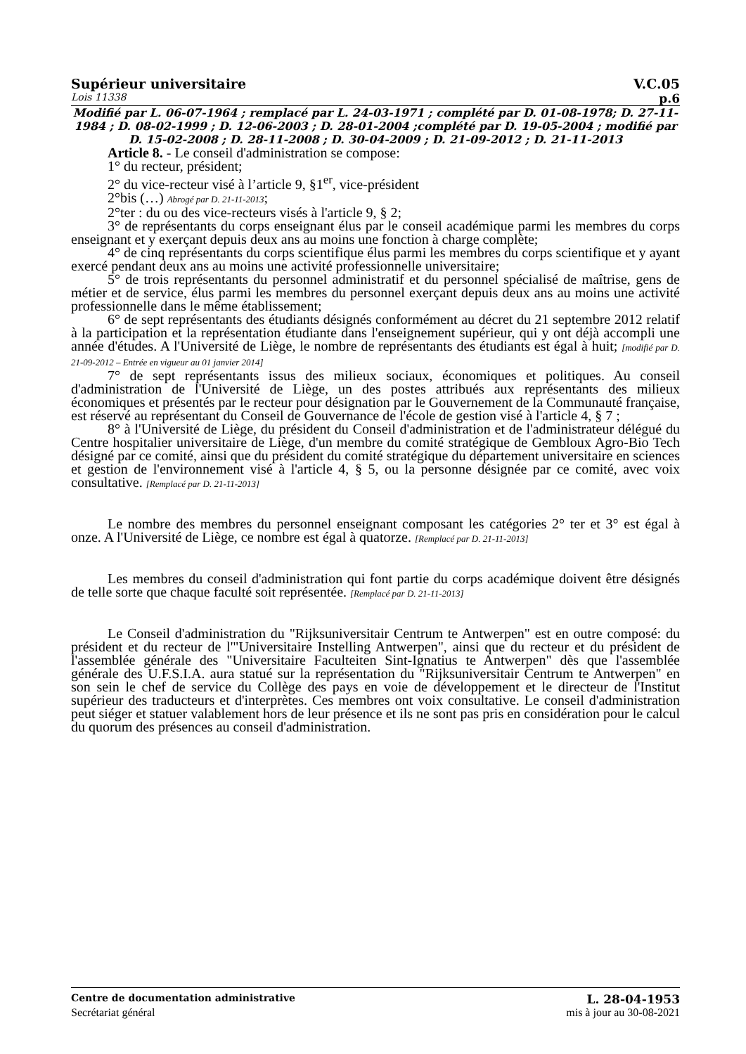Supérieur universitaire V.C.05
Lois 11338 p.6
Modifié par L. 06-07-1964 ; remplacé par L. 24-03-1971 ; complété par D. 01-08-1978; D. 27-11-1984 ; D. 08-02-1999 ; D. 12-06-2003 ; D. 28-01-2004 ;complété par D. 19-05-2004 ; modifié par D. 15-02-2008 ; D. 28-11-2008 ; D. 30-04-2009 ; D. 21-09-2012 ; D. 21-11-2013
Article 8. - Le conseil d'administration se compose:
1° du recteur, président;
2° du vice-recteur visé à l’article 9, §1<sup>er</sup>, vice-président
2°bis (…) Abrogé par D. 21-11-2013;
2°ter : du ou des vice-recteurs visés à l'article 9, § 2;
3° de représentants du corps enseignant élus par le conseil académique parmi les membres du corps enseignant et y exerçant depuis deux ans au moins une fonction à charge complète;
4° de cinq représentants du corps scientifique élus parmi les membres du corps scientifique et y ayant exercé pendant deux ans au moins une activité professionnelle universitaire;
5° de trois représentants du personnel administratif et du personnel spécialisé de maîtrise, gens de métier et de service, élus parmi les membres du personnel exerçant depuis deux ans au moins une activité professionnelle dans le même établissement;
6° de sept représentants des étudiants désignés conformément au décret du 21 septembre 2012 relatif à la participation et la représentation étudiante dans l'enseignement supérieur, qui y ont déjà accompli une année d'études. A l'Université de Liège, le nombre de représentants des étudiants est égal à huit; [modifié par D. 21-09-2012 – Entrée en vigueur au 01 janvier 2014]
7° de sept représentants issus des milieux sociaux, économiques et politiques. Au conseil d'administration de l'Université de Liège, un des postes attribués aux représentants des milieux économiques et présentés par le recteur pour désignation par le Gouvernement de la Communauté française, est réservé au représentant du Conseil de Gouvernance de l'école de gestion visé à l'article 4, § 7 ;
8° à l'Université de Liège, du président du Conseil d'administration et de l'administrateur délégué du Centre hospitalier universitaire de Liège, d'un membre du comité stratégique de Gembloux Agro-Bio Tech désigné par ce comité, ainsi que du président du comité stratégique du département universitaire en sciences et gestion de l'environnement visé à l'article 4, § 5, ou la personne désignée par ce comité, avec voix consultative. [Remplacé par D. 21-11-2013]
Le nombre des membres du personnel enseignant composant les catégories 2° ter et 3° est égal à onze. A l'Université de Liège, ce nombre est égal à quatorze. [Remplacé par D. 21-11-2013]
Les membres du conseil d'administration qui font partie du corps académique doivent être désignés de telle sorte que chaque faculté soit représentée. [Remplacé par D. 21-11-2013]
Le Conseil d'administration du "Rijksuniversitair Centrum te Antwerpen" est en outre composé: du président et du recteur de l'"Universitaire Instelling Antwerpen", ainsi que du recteur et du président de l'assemblée générale des "Universitaire Faculteiten Sint-Ignatius te Antwerpen" dès que l'assemblée générale des U.F.S.I.A. aura statué sur la représentation du "Rijksuniversitair Centrum te Antwerpen" en son sein le chef de service du Collège des pays en voie de développement et le directeur de l'Institut supérieur des traducteurs et d'interprètes. Ces membres ont voix consultative. Le conseil d'administration peut siéger et statuer valablement hors de leur présence et ils ne sont pas pris en considération pour le calcul du quorum des présences au conseil d'administration.
Centre de documentation administrative L. 28-04-1953
Secrétariat général mis à jour au 30-08-2021